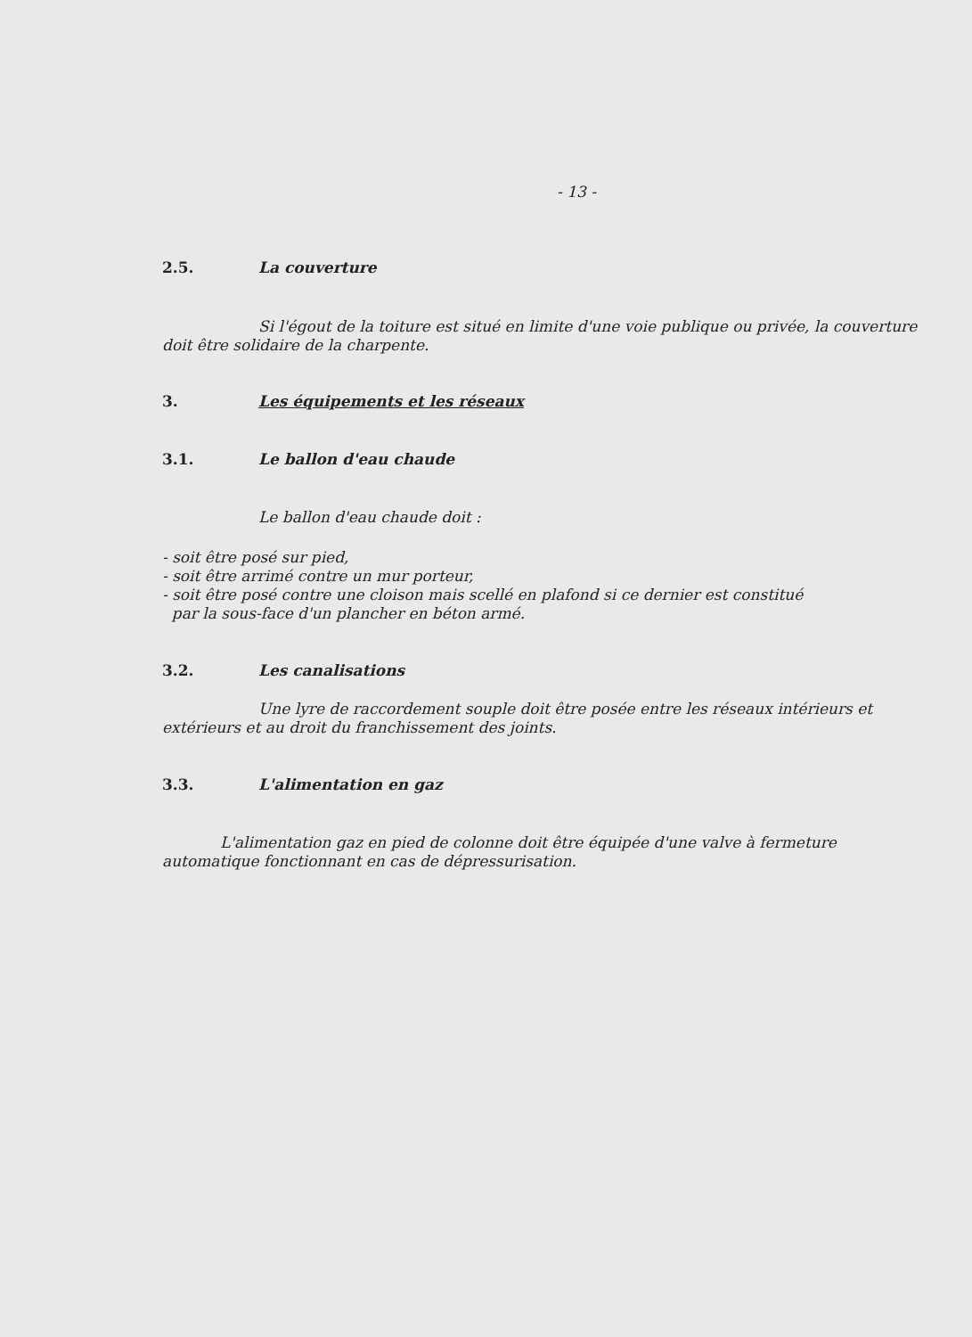- 13 -
2.5. La couverture
Si l'égout de la toiture est situé en limite d'une voie publique ou privée, la couverture doit être solidaire de la charpente.
3. Les équipements et les réseaux
3.1. Le ballon d'eau chaude
Le ballon d'eau chaude doit :
- soit être posé sur pied,
- soit être arrimé contre un mur porteur,
- soit être posé contre une cloison mais scellé en plafond si ce dernier est constitué
par la sous-face d'un plancher en béton armé.
3.2. Les canalisations
Une lyre de raccordement souple doit être posée entre les réseaux intérieurs et extérieurs et au droit du franchissement des joints.
3.3. L'alimentation en gaz
L'alimentation gaz en pied de colonne doit être équipée d'une valve à fermeture automatique fonctionnant en cas de dépressurisation.